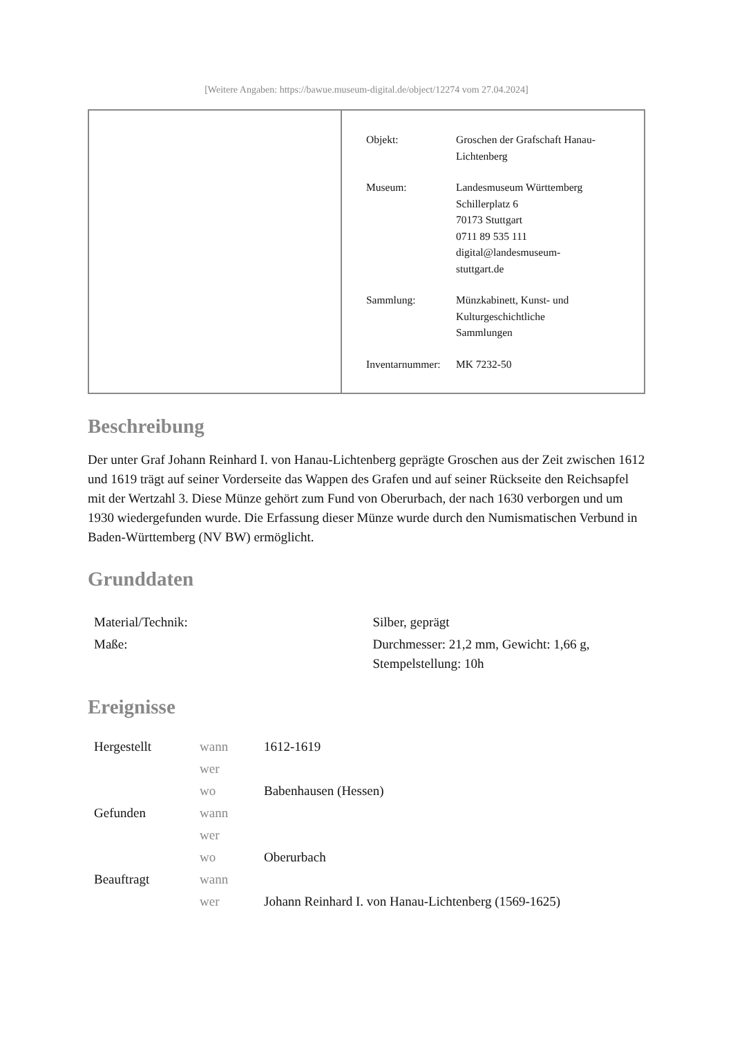[Weitere Angaben: https://bawue.museum-digital.de/object/12274 vom 27.04.2024]
| Objekt: | Groschen der Grafschaft Hanau- Lichtenberg |
| Museum: | Landesmuseum Württemberg Schillerplatz 6 70173 Stuttgart 0711 89 535 111 digital@landesmuseum- stuttgart.de |
| Sammlung: | Münzkabinett, Kunst- und Kulturgeschichtliche Sammlungen |
| Inventarnummer: | MK 7232-50 |
Beschreibung
Der unter Graf Johann Reinhard I. von Hanau-Lichtenberg geprägte Groschen aus der Zeit zwischen 1612 und 1619 trägt auf seiner Vorderseite das Wappen des Grafen und auf seiner Rückseite den Reichsapfel mit der Wertzahl 3. Diese Münze gehört zum Fund von Oberurbach, der nach 1630 verborgen und um 1930 wiedergefunden wurde. Die Erfassung dieser Münze wurde durch den Numismatischen Verbund in Baden-Württemberg (NV BW) ermöglicht.
Grunddaten
| Material/Technik: | Silber, geprägt |
| Maße: | Durchmesser: 21,2 mm, Gewicht: 1,66 g, Stempelstellung: 10h |
Ereignisse
| Hergestellt | wann | 1612-1619 |
| | wer | |
| | wo | Babenhausen (Hessen) |
| Gefunden | wann | |
| | wer | |
| | wo | Oberurbach |
| Beauftragt | wann | |
| | wer | Johann Reinhard I. von Hanau-Lichtenberg (1569-1625) |